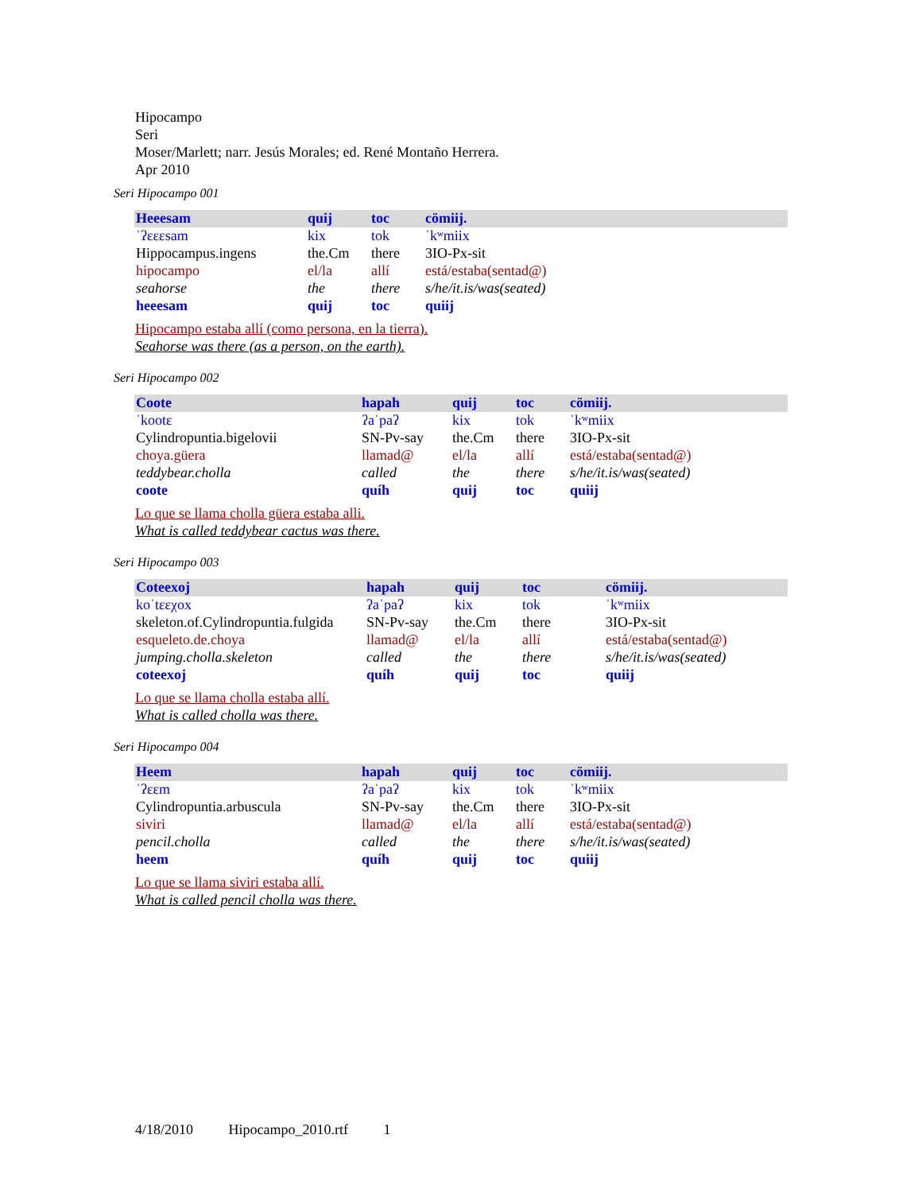Hipocampo
Seri
Moser/Marlett; narr. Jesús Morales; ed. René Montaño Herrera.
Apr 2010
Seri Hipocampo 001
| Heeesam | quij | toc | cömiij. |
| ˈʔɛɛɛsam | kix | tok | ˈkʷmiix |
| Hippocampus.ingens | the.Cm | there | 3IO-Px-sit |
| hipocampo | el/la | allí | está/estaba(sentad@) |
| seahorse | the | there | s/he/it.is/was(seated) |
| heeesam | quij | toc | quiij |
Hipocampo estaba allí (como persona, en la tierra).
Seahorse was there (as a person, on the earth).
Seri Hipocampo 002
| Coote | hapah | quij | toc | cömiij. |
| ˈkootɛ | ʔaˈpaʔ | kix | tok | ˈkʷmiix |
| Cylindropuntia.bigelovii | SN-Pv-say | the.Cm | there | 3IO-Px-sit |
| choya.güera | llamad@ | el/la | allí | está/estaba(sentad@) |
| teddybear.cholla | called | the | there | s/he/it.is/was(seated) |
| coote | quíh | quij | toc | quiij |
Lo que se llama cholla güera estaba alli.
What is called teddybear cactus was there.
Seri Hipocampo 003
| Coteexoj | hapah | quij | toc | cömiij. |
| koˈtɛɛχox | ʔaˈpaʔ | kix | tok | ˈkʷmiix |
| skeleton.of.Cylindropuntia.fulgida | SN-Pv-say | the.Cm | there | 3IO-Px-sit |
| esqueleto.de.choya | llamad@ | el/la | allí | está/estaba(sentad@) |
| jumping.cholla.skeleton | called | the | there | s/he/it.is/was(seated) |
| coteexoj | quíh | quij | toc | quiij |
Lo que se llama cholla estaba allí.
What is called cholla was there.
Seri Hipocampo 004
| Heem | hapah | quij | toc | cömiij. |
| ˈʔɛɛm | ʔaˈpaʔ | kix | tok | ˈkʷmiix |
| Cylindropuntia.arbuscula | SN-Pv-say | the.Cm | there | 3IO-Px-sit |
| siviri | llamad@ | el/la | allí | está/estaba(sentad@) |
| pencil.cholla | called | the | there | s/he/it.is/was(seated) |
| heem | quíh | quij | toc | quiij |
Lo que se llama siviri estaba allí.
What is called pencil cholla was there.
4/18/2010 Hipocampo_2010.rtf 1